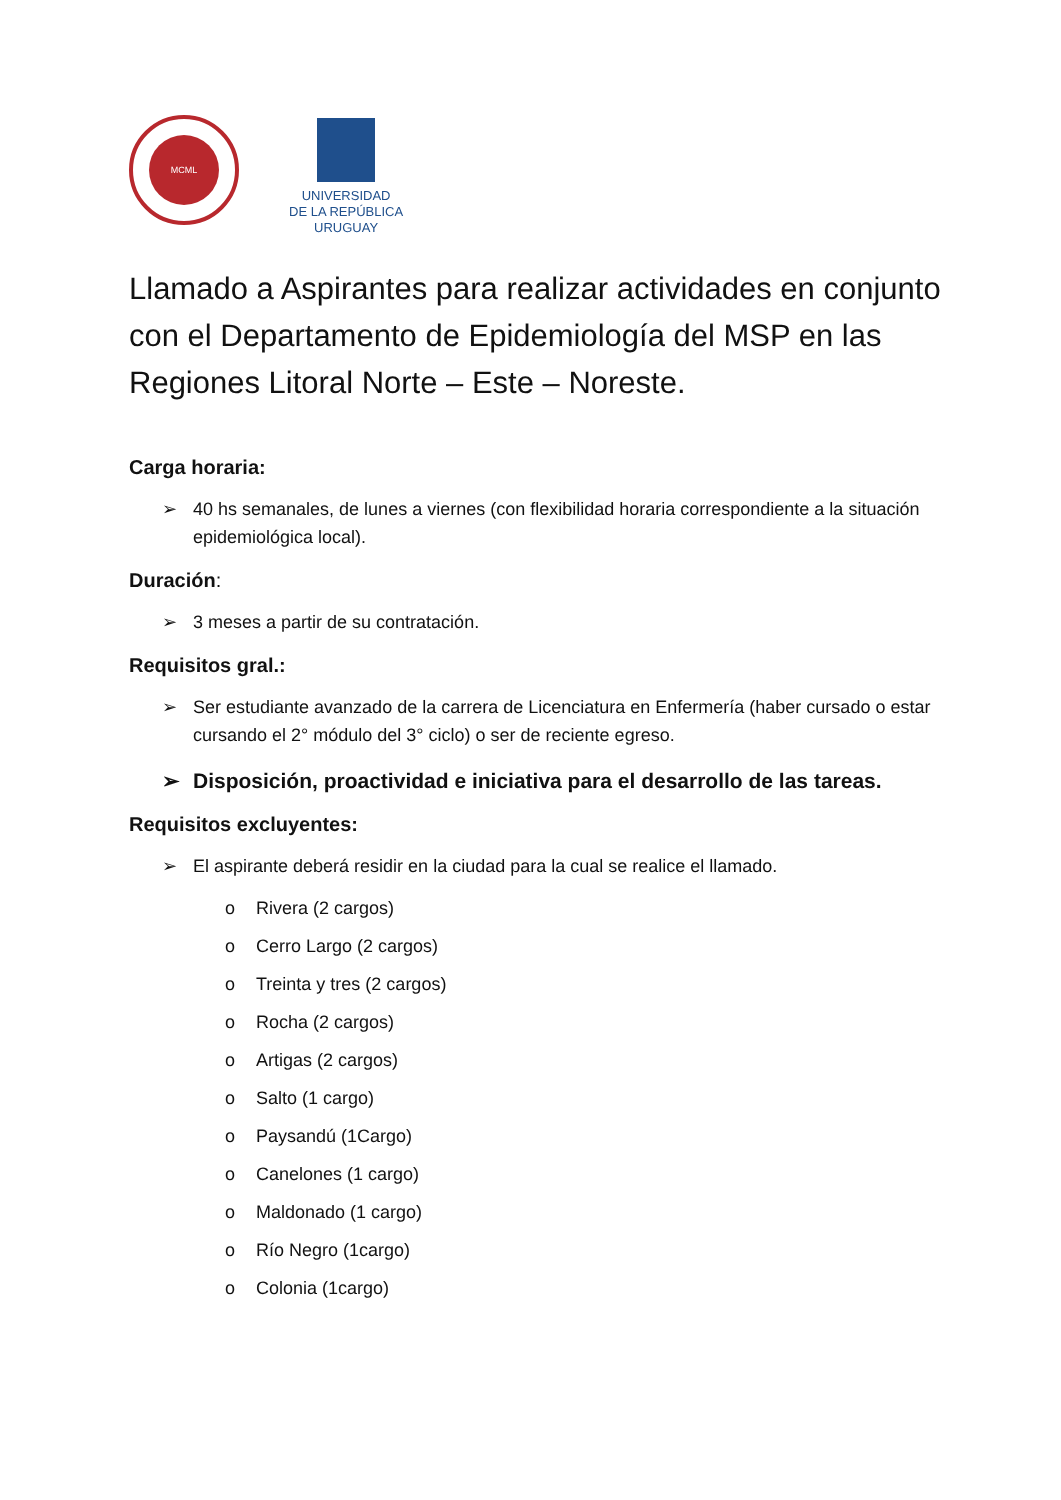MCML
UNIVERSIDAD
DE LA REPÚBLICA
URUGUAY
Llamado a Aspirantes para realizar actividades en conjunto con el Departamento de Epidemiología del MSP en las Regiones Litoral Norte – Este – Noreste.
Carga horaria:
➢ 40 hs semanales, de lunes a viernes (con flexibilidad horaria correspondiente a la situación epidemiológica local).
Duración:
➢ 3 meses a partir de su contratación.
Requisitos gral.:
➢ Ser estudiante avanzado de la carrera de Licenciatura en Enfermería (haber cursado o estar cursando el 2° módulo del 3° ciclo) o ser de reciente egreso.
➢ Disposición, proactividad e iniciativa para el desarrollo de las tareas.
Requisitos excluyentes:
➢ El aspirante deberá residir en la ciudad para la cual se realice el llamado.
o Rivera (2 cargos)
o Cerro Largo (2 cargos)
o Treinta y tres (2 cargos)
o Rocha (2 cargos)
o Artigas (2 cargos)
o Salto (1 cargo)
o Paysandú (1Cargo)
o Canelones (1 cargo)
o Maldonado (1 cargo)
o Río Negro (1cargo)
o Colonia (1cargo)